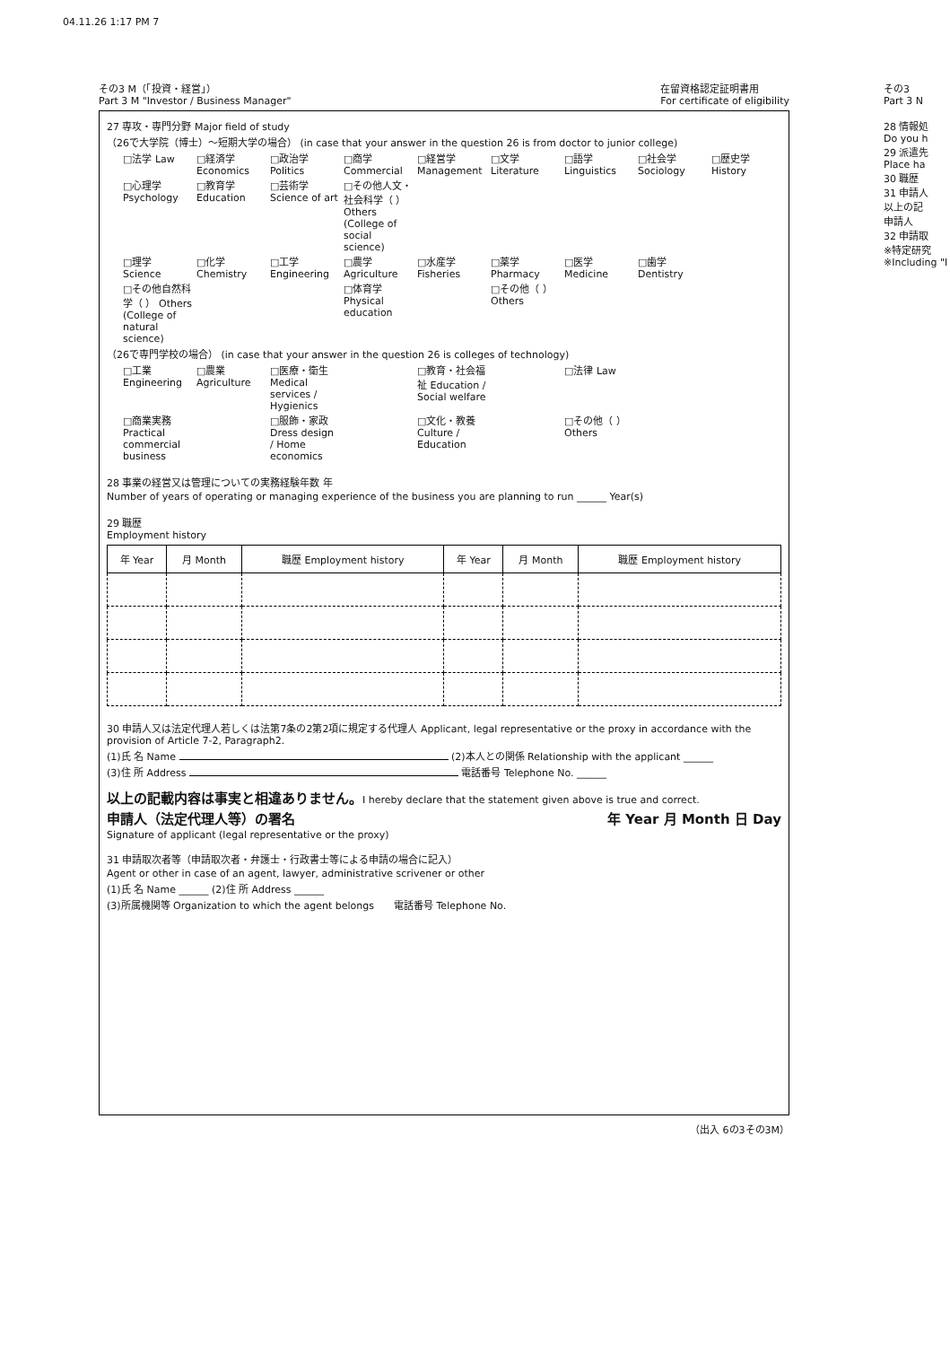04.11.26 1:17 PM 7
その3 M（「投資・経営」）
Part 3 M "Investor / Business Manager"
在留資格認定証明書用
For certificate of eligibility
27 専攻・専門分野 Major field of study
（26で大学院（博士）～短期大学の場合） (in case that your answer in the question 26 is from doctor to junior college)
□法学 Law □経済学 Economics □政治学 Politics □商学 Commercial □経営学 Management □文学 Literature □語学 Linguistics □社会学 Sociology □歴史学 History □心理学 Psychology □教育学 Education □芸術学 Science of art □その他人文・社会科学（ ） Others (College of social science) □理学 Science □化学 Chemistry □工学 Engineering □農学 Agriculture □水産学 Fisheries □薬学 Pharmacy □医学 Medicine □歯学 Dentistry □その他自然科学（ ） Others (College of natural science) □体育学 Physical education □その他（ ） Others
（26で専門学校の場合） (in case that your answer in the question 26 is colleges of technology)
□工業 Engineering □農業 Agriculture □医療・衛生 Medical services / Hygienics □教育・社会福祉 Education / Social welfare □法律 Law □商業実務 Practical commercial business □服飾・家政 Dress design / Home economics □文化・教養 Culture / Education □その他（ ） Others
28 事業の経営又は管理についての実務経験年数 年
Number of years of operating or managing experience of the business you are planning to run ______ Year(s)
29 職歴
Employment history
| 年 Year | 月 Month | 職歴 Employment history | 年 Year | 月 Month | 職歴 Employment history |
| --- | --- | --- | --- | --- | --- |
30 申請人又は法定代理人若しくは法第7条の2第2項に規定する代理人 Applicant, legal representative or the proxy in accordance with the provision of Article 7-2, Paragraph2.
(1)氏 名 Name (2)本人との関係 Relationship with the applicant ______
(3)住 所 Address 電話番号 Telephone No. ______
以上の記載内容は事実と相違ありません。I hereby declare that the statement given above is true and correct.
申請人（法定代理人等）の署名 年 Year 月 Month 日 Day
Signature of applicant (legal representative or the proxy)
31 申請取次者等（申請取次者・弁護士・行政書士等による申請の場合に記入）
Agent or other in case of an agent, lawyer, administrative scrivener or other
(1)氏 名 Name ______ (2)住 所 Address ______
(3)所属機関等 Organization to which the agent belongs　　電話番号 Telephone No.
（出入 6の3その3M）
その3
Part 3 N
28 情報処
Do you h
29 派遣先
Place ha
30 職歴
31 申請人
以上の記
申請人
32 申請取
※特定研究
※Including "I